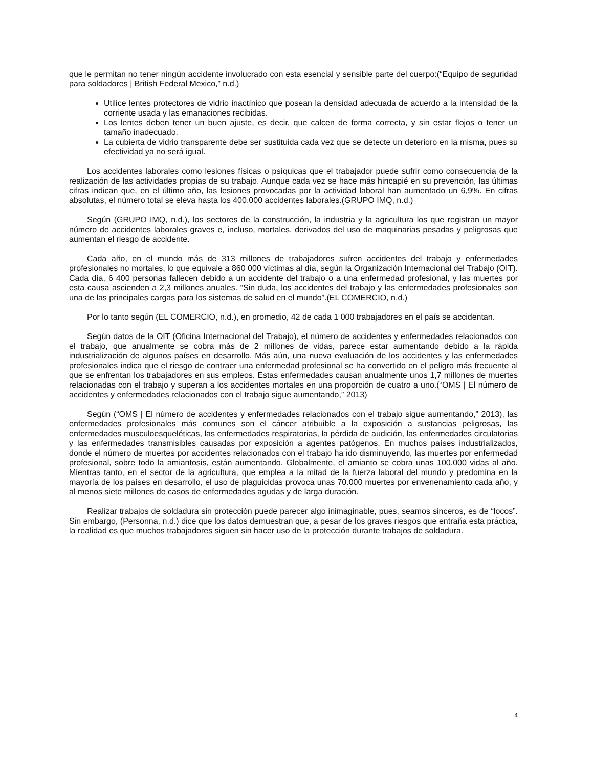que le permitan no tener ningún accidente involucrado con esta esencial y sensible parte del cuerpo:(“Equipo de seguridad para soldadores | British Federal Mexico,” n.d.)
Utilice lentes protectores de vidrio inactínico que posean la densidad adecuada de acuerdo a la intensidad de la corriente usada y las emanaciones recibidas.
Los lentes deben tener un buen ajuste, es decir, que calcen de forma correcta, y sin estar flojos o tener un tamaño inadecuado.
La cubierta de vidrio transparente debe ser sustituida cada vez que se detecte un deterioro en la misma, pues su efectividad ya no será igual.
Los accidentes laborales como lesiones físicas o psíquicas que el trabajador puede sufrir como consecuencia de la realización de las actividades propias de su trabajo. Aunque cada vez se hace más hincapié en su prevención, las últimas cifras indican que, en el último año, las lesiones provocadas por la actividad laboral han aumentado un 6,9%. En cifras absolutas, el número total se eleva hasta los 400.000 accidentes laborales.(GRUPO IMQ, n.d.)
Según (GRUPO IMQ, n.d.), los sectores de la construcción, la industria y la agricultura los que registran un mayor número de accidentes laborales graves e, incluso, mortales, derivados del uso de maquinarias pesadas y peligrosas que aumentan el riesgo de accidente.
Cada año, en el mundo más de 313 millones de trabajadores sufren accidentes del trabajo y enfermedades profesionales no mortales, lo que equivale a 860 000 víctimas al día, según la Organización Internacional del Trabajo (OIT). Cada día, 6 400 personas fallecen debido a un accidente del trabajo o a una enfermedad profesional, y las muertes por esta causa ascienden a 2,3 millones anuales. “Sin duda, los accidentes del trabajo y las enfermedades profesionales son una de las principales cargas para los sistemas de salud en el mundo”.(EL COMERCIO, n.d.)
Por lo tanto según (EL COMERCIO, n.d.), en promedio, 42 de cada 1 000 trabajadores en el país se accidentan.
Según datos de la OIT (Oficina Internacional del Trabajo), el número de accidentes y enfermedades relacionados con el trabajo, que anualmente se cobra más de 2 millones de vidas, parece estar aumentando debido a la rápida industrialización de algunos países en desarrollo. Más aún, una nueva evaluación de los accidentes y las enfermedades profesionales indica que el riesgo de contraer una enfermedad profesional se ha convertido en el peligro más frecuente al que se enfrentan los trabajadores en sus empleos. Estas enfermedades causan anualmente unos 1,7 millones de muertes relacionadas con el trabajo y superan a los accidentes mortales en una proporción de cuatro a uno.(“OMS | El número de accidentes y enfermedades relacionados con el trabajo sigue aumentando,” 2013)
Según (“OMS | El número de accidentes y enfermedades relacionados con el trabajo sigue aumentando,” 2013), las enfermedades profesionales más comunes son el cáncer atribuible a la exposición a sustancias peligrosas, las enfermedades musculoesqueléticas, las enfermedades respiratorias, la pérdida de audición, las enfermedades circulatorias y las enfermedades transmisibles causadas por exposición a agentes patógenos. En muchos países industrializados, donde el número de muertes por accidentes relacionados con el trabajo ha ido disminuyendo, las muertes por enfermedad profesional, sobre todo la amiantosis, están aumentando. Globalmente, el amianto se cobra unas 100.000 vidas al año. Mientras tanto, en el sector de la agricultura, que emplea a la mitad de la fuerza laboral del mundo y predomina en la mayoría de los países en desarrollo, el uso de plaguicidas provoca unas 70.000 muertes por envenenamiento cada año, y al menos siete millones de casos de enfermedades agudas y de larga duración.
Realizar trabajos de soldadura sin protección puede parecer algo inimaginable, pues, seamos sinceros, es de “locos”. Sin embargo, (Personna, n.d.) dice que los datos demuestran que, a pesar de los graves riesgos que entraña esta práctica, la realidad es que muchos trabajadores siguen sin hacer uso de la protección durante trabajos de soldadura.
4